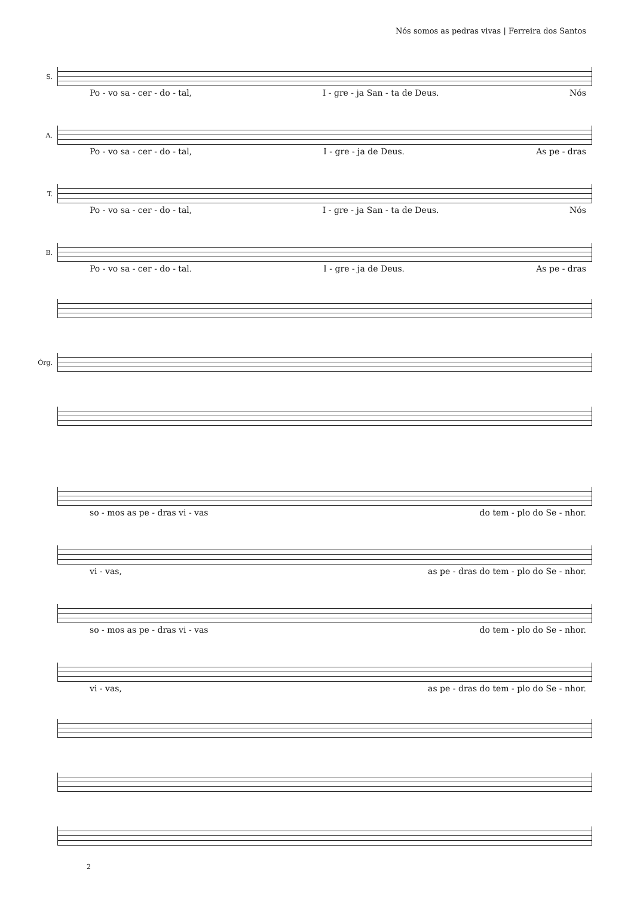Nós somos as pedras vivas | Ferreira dos Santos
S.
Po - vo sa - cer - do - tal, I - gre - ja San - ta de Deus. Nós
A.
Po - vo sa - cer - do - tal, I - gre - ja de Deus. As pe - dras
T.
Po - vo sa - cer - do - tal, I - gre - ja San - ta de Deus. Nós
B.
Po - vo sa - cer - do - tal. I - gre - ja de Deus. As pe - dras
Órg.
so - mos as pe - dras vi - vas do tem - plo do Se - nhor.
vi - vas, as pe - dras do tem - plo do Se - nhor.
so - mos as pe - dras vi - vas do tem - plo do Se - nhor.
vi - vas, as pe - dras do tem - plo do Se - nhor.
2